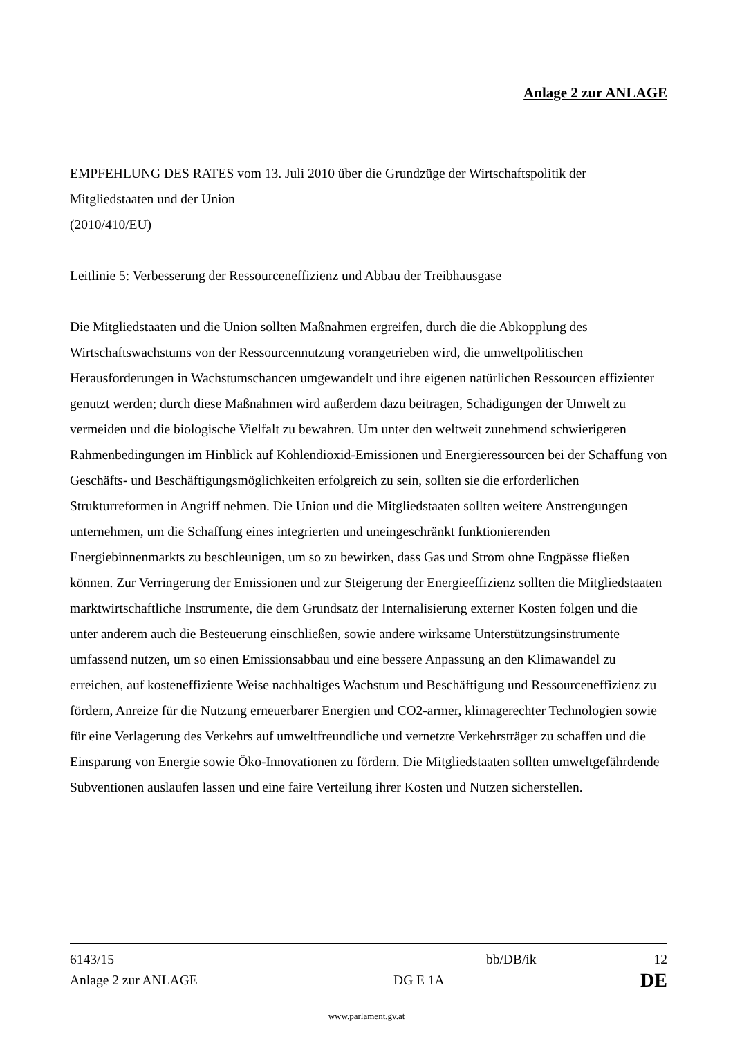Anlage 2 zur ANLAGE
EMPFEHLUNG DES RATES vom 13. Juli 2010 über die Grundzüge der Wirtschaftspolitik der Mitgliedstaaten und der Union
(2010/410/EU)
Leitlinie 5: Verbesserung der Ressourceneffizienz und Abbau der Treibhausgase
Die Mitgliedstaaten und die Union sollten Maßnahmen ergreifen, durch die die Abkopplung des Wirtschaftswachstums von der Ressourcennutzung vorangetrieben wird, die umweltpolitischen Herausforderungen in Wachstumschancen umgewandelt und ihre eigenen natürlichen Ressourcen effizienter genutzt werden; durch diese Maßnahmen wird außerdem dazu beitragen, Schädigungen der Umwelt zu vermeiden und die biologische Vielfalt zu bewahren. Um unter den weltweit zunehmend schwierigeren Rahmenbedingungen im Hinblick auf Kohlendioxid-Emissionen und Energieressourcen bei der Schaffung von Geschäfts- und Beschäftigungsmöglichkeiten erfolgreich zu sein, sollten sie die erforderlichen Strukturreformen in Angriff nehmen. Die Union und die Mitgliedstaaten sollten weitere Anstrengungen unternehmen, um die Schaffung eines integrierten und uneingeschränkt funktionierenden Energiebinnenmarkts zu beschleunigen, um so zu bewirken, dass Gas und Strom ohne Engpässe fließen können. Zur Verringerung der Emissionen und zur Steigerung der Energieeffizienz sollten die Mitgliedstaaten marktwirtschaftliche Instrumente, die dem Grundsatz der Internalisierung externer Kosten folgen und die unter anderem auch die Besteuerung einschließen, sowie andere wirksame Unterstützungsinstrumente umfassend nutzen, um so einen Emissionsabbau und eine bessere Anpassung an den Klimawandel zu erreichen, auf kosteneffiziente Weise nachhaltiges Wachstum und Beschäftigung und Ressourceneffizienz zu fördern, Anreize für die Nutzung erneuerbarer Energien und CO2-armer, klimagerechter Technologien sowie für eine Verlagerung des Verkehrs auf umweltfreundliche und vernetzte Verkehrsträger zu schaffen und die Einsparung von Energie sowie Öko-Innovationen zu fördern. Die Mitgliedstaaten sollten umweltgefährdende Subventionen auslaufen lassen und eine faire Verteilung ihrer Kosten und Nutzen sicherstellen.
6143/15 bb/DB/ik 12
Anlage 2 zur ANLAGE DG E 1A DE
www.parlament.gv.at